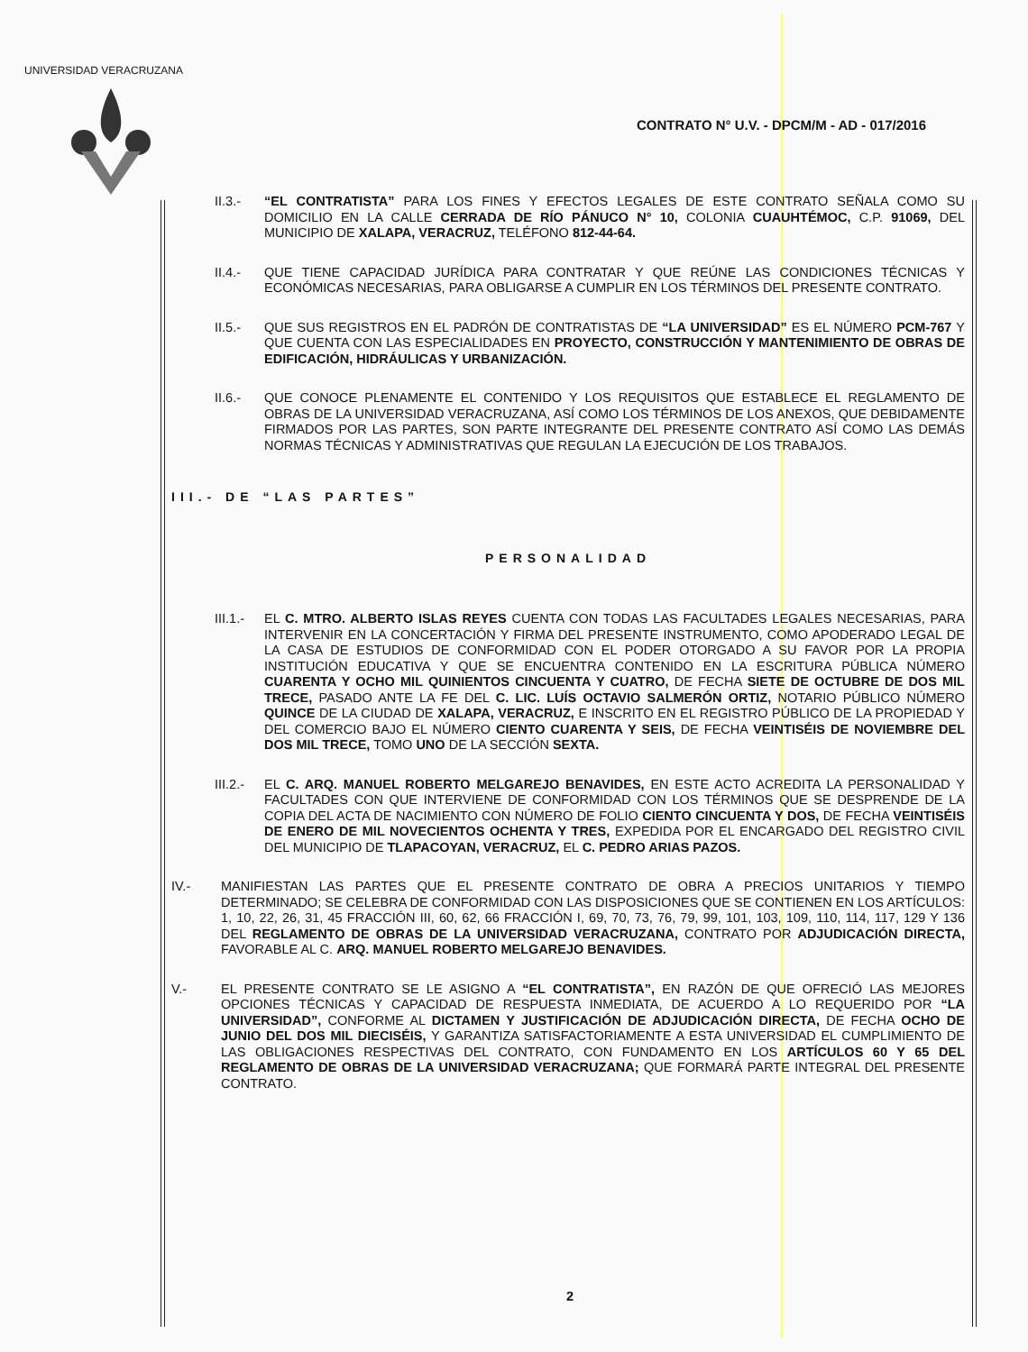UNIVERSIDAD VERACRUZANA
CONTRATO N° U.V. - DPCM/M - AD - 017/2016
II.3.- “EL CONTRATISTA” PARA LOS FINES Y EFECTOS LEGALES DE ESTE CONTRATO SEÑALA COMO SU DOMICILIO EN LA CALLE CERRADA DE RÍO PÁNUCO N° 10, COLONIA CUAUHTÉMOC, C.P. 91069, DEL MUNICIPIO DE XALAPA, VERACRUZ, TELÉFONO 812-44-64.
II.4.- QUE TIENE CAPACIDAD JURÍDICA PARA CONTRATAR Y QUE REÚNE LAS CONDICIONES TÉCNICAS Y ECONÓMICAS NECESARIAS, PARA OBLIGARSE A CUMPLIR EN LOS TÉRMINOS DEL PRESENTE CONTRATO.
II.5.- QUE SUS REGISTROS EN EL PADRÓN DE CONTRATISTAS DE “LA UNIVERSIDAD” ES EL NÚMERO PCM-767 Y QUE CUENTA CON LAS ESPECIALIDADES EN PROYECTO, CONSTRUCCIÓN Y MANTENIMIENTO DE OBRAS DE EDIFICACIÓN, HIDRÁULICAS Y URBANIZACIÓN.
II.6.- QUE CONOCE PLENAMENTE EL CONTENIDO Y LOS REQUISITOS QUE ESTABLECE EL REGLAMENTO DE OBRAS DE LA UNIVERSIDAD VERACRUZANA, ASÍ COMO LOS TÉRMINOS DE LOS ANEXOS, QUE DEBIDAMENTE FIRMADOS POR LAS PARTES, SON PARTE INTEGRANTE DEL PRESENTE CONTRATO ASÍ COMO LAS DEMÁS NORMAS TÉCNICAS Y ADMINISTRATIVAS QUE REGULAN LA EJECUCIÓN DE LOS TRABAJOS.
III.- DE “LAS PARTES”
PERSONALIDAD
III.1.-
EL C. MTRO. ALBERTO ISLAS REYES CUENTA CON TODAS LAS FACULTADES LEGALES NECESARIAS, PARA INTERVENIR EN LA CONCERTACIÓN Y FIRMA DEL PRESENTE INSTRUMENTO, COMO APODERADO LEGAL DE LA CASA DE ESTUDIOS DE CONFORMIDAD CON EL PODER OTORGADO A SU FAVOR POR LA PROPIA INSTITUCIÓN EDUCATIVA Y QUE SE ENCUENTRA CONTENIDO EN LA ESCRITURA PÚBLICA NÚMERO CUARENTA Y OCHO MIL QUINIENTOS CINCUENTA Y CUATRO, DE FECHA SIETE DE OCTUBRE DE DOS MIL TRECE, PASADO ANTE LA FE DEL C. LIC. LUÍS OCTAVIO SALMERÓN ORTIZ, NOTARIO PÚBLICO NÚMERO QUINCE DE LA CIUDAD DE XALAPA, VERACRUZ, E INSCRITO EN EL REGISTRO PÚBLICO DE LA PROPIEDAD Y DEL COMERCIO BAJO EL NÚMERO CIENTO CUARENTA Y SEIS, DE FECHA VEINTISÉIS DE NOVIEMBRE DEL DOS MIL TRECE, TOMO UNO DE LA SECCIÓN SEXTA.
III.2.-
EL C. ARQ. MANUEL ROBERTO MELGAREJO BENAVIDES, EN ESTE ACTO ACREDITA LA PERSONALIDAD Y FACULTADES CON QUE INTERVIENE DE CONFORMIDAD CON LOS TÉRMINOS QUE SE DESPRENDE DE LA COPIA DEL ACTA DE NACIMIENTO CON NÚMERO DE FOLIO CIENTO CINCUENTA Y DOS, DE FECHA VEINTISÉIS DE ENERO DE MIL NOVECIENTOS OCHENTA Y TRES, EXPEDIDA POR EL ENCARGADO DEL REGISTRO CIVIL DEL MUNICIPIO DE TLAPACOYAN, VERACRUZ, EL C. PEDRO ARIAS PAZOS.
IV.- MANIFIESTAN LAS PARTES QUE EL PRESENTE CONTRATO DE OBRA A PRECIOS UNITARIOS Y TIEMPO DETERMINADO; SE CELEBRA DE CONFORMIDAD CON LAS DISPOSICIONES QUE SE CONTIENEN EN LOS ARTÍCULOS: 1, 10, 22, 26, 31, 45 FRACCIÓN III, 60, 62, 66 FRACCIÓN I, 69, 70, 73, 76, 79, 99, 101, 103, 109, 110, 114, 117, 129 Y 136 DEL REGLAMENTO DE OBRAS DE LA UNIVERSIDAD VERACRUZANA, CONTRATO POR ADJUDICACIÓN DIRECTA, FAVORABLE AL C. ARQ. MANUEL ROBERTO MELGAREJO BENAVIDES.
V.- EL PRESENTE CONTRATO SE LE ASIGNO A “EL CONTRATISTA”, EN RAZÓN DE QUE OFRECIÓ LAS MEJORES OPCIONES TÉCNICAS Y CAPACIDAD DE RESPUESTA INMEDIATA, DE ACUERDO A LO REQUERIDO POR “LA UNIVERSIDAD”, CONFORME AL DICTAMEN Y JUSTIFICACIÓN DE ADJUDICACIÓN DIRECTA, DE FECHA OCHO DE JUNIO DEL DOS MIL DIECISÉIS, Y GARANTIZA SATISFACTORIAMENTE A ESTA UNIVERSIDAD EL CUMPLIMIENTO DE LAS OBLIGACIONES RESPECTIVAS DEL CONTRATO, CON FUNDAMENTO EN LOS ARTÍCULOS 60 Y 65 DEL REGLAMENTO DE OBRAS DE LA UNIVERSIDAD VERACRUZANA; QUE FORMARÁ PARTE INTEGRAL DEL PRESENTE CONTRATO.
2